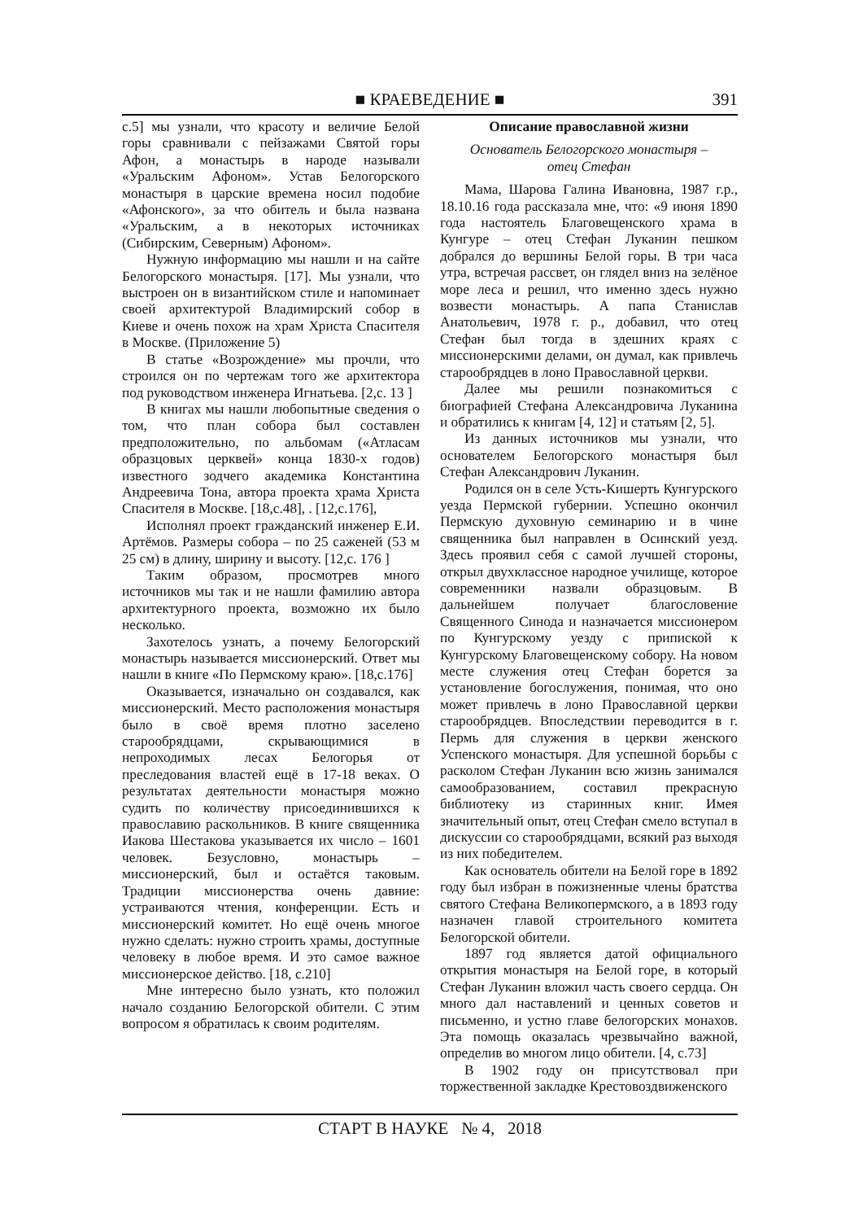■ КРАЕВЕДЕНИЕ ■
391
с.5] мы узнали, что красоту и величие Белой горы сравнивали с пейзажами Святой горы Афон, а монастырь в народе называли «Уральским Афоном». Устав Белогорского монастыря в царские времена носил подобие «Афонского», за что обитель и была названа «Уральским, а в некоторых источниках (Сибирским, Северным) Афоном».
Нужную информацию мы нашли и на сайте Белогорского монастыря. [17]. Мы узнали, что выстроен он в византийском стиле и напоминает своей архитектурой Владимирский собор в Киеве и очень похож на храм Христа Спасителя в Москве. (Приложение 5)
В статье «Возрождение» мы прочли, что строился он по чертежам того же архитектора под руководством инженера Игнатьева. [2,с. 13 ]
В книгах мы нашли любопытные сведения о том, что план собора был составлен предположительно, по альбомам («Атласам образцовых церквей» конца 1830-х годов) известного зодчего академика Константина Андреевича Тона, автора проекта храма Христа Спасителя в Москве. [18,с.48], . [12,с.176],
Исполнял проект гражданский инженер Е.И. Артёмов. Размеры собора – по 25 саженей (53 м 25 см) в длину, ширину и высоту. [12,с. 176 ]
Таким образом, просмотрев много источников мы так и не нашли фамилию автора архитектурного проекта, возможно их было несколько.
Захотелось узнать, а почему Белогорский монастырь называется миссионерский. Ответ мы нашли в книге «По Пермскому краю». [18,с.176]
Оказывается, изначально он создавался, как миссионерский. Место расположения монастыря было в своё время плотно заселено старообрядцами, скрывающимися в непроходимых лесах Белогорья от преследования властей ещё в 17-18 веках. О результатах деятельности монастыря можно судить по количеству присоединившихся к православию раскольников. В книге священника Иакова Шестакова указывается их число – 1601 человек. Безусловно, монастырь – миссионерский, был и остаётся таковым. Традиции миссионерства очень давние: устраиваются чтения, конференции. Есть и миссионерский комитет. Но ещё очень многое нужно сделать: нужно строить храмы, доступные человеку в любое время. И это самое важное миссионерское действо. [18, с.210]
Мне интересно было узнать, кто положил начало созданию Белогорской обители. С этим вопросом я обратилась к своим родителям.
Описание православной жизни
Основатель Белогорского монастыря –
отец Стефан
Мама, Шарова Галина Ивановна, 1987 г.р., 18.10.16 года рассказала мне, что: «9 июня 1890 года настоятель Благовещенского храма в Кунгуре – отец Стефан Луканин пешком добрался до вершины Белой горы. В три часа утра, встречая рассвет, он глядел вниз на зелёное море леса и решил, что именно здесь нужно возвести монастырь. А папа Станислав Анатольевич, 1978 г. р., добавил, что отец Стефан был тогда в здешних краях с миссионерскими делами, он думал, как привлечь старообрядцев в лоно Православной церкви.
Далее мы решили познакомиться с биографией Стефана Александровича Луканина и обратились к книгам [4, 12] и статьям [2, 5].
Из данных источников мы узнали, что основателем Белогорского монастыря был Стефан Александрович Луканин.
Родился он в селе Усть-Кишерть Кунгурского уезда Пермской губернии. Успешно окончил Пермскую духовную семинарию и в чине священника был направлен в Осинский уезд. Здесь проявил себя с самой лучшей стороны, открыл двухклассное народное училище, которое современники назвали образцовым. В дальнейшем получает благословение Священного Синода и назначается миссионером по Кунгурскому уезду с припиской к Кунгурскому Благовещенскому собору. На новом месте служения отец Стефан борется за установление богослужения, понимая, что оно может привлечь в лоно Православной церкви старообрядцев. Впоследствии переводится в г. Пермь для служения в церкви женского Успенского монастыря. Для успешной борьбы с расколом Стефан Луканин всю жизнь занимался самообразованием, составил прекрасную библиотеку из старинных книг. Имея значительный опыт, отец Стефан смело вступал в дискуссии со старообрядцами, всякий раз выходя из них победителем.
Как основатель обители на Белой горе в 1892 году был избран в пожизненные члены братства святого Стефана Великопермского, а в 1893 году назначен главой строительного комитета Белогорской обители.
1897 год является датой официального открытия монастыря на Белой горе, в который Стефан Луканин вложил часть своего сердца. Он много дал наставлений и ценных советов и письменно, и устно главе белогорских монахов. Эта помощь оказалась чрезвычайно важной, определив во многом лицо обители. [4, с.73]
В 1902 году он присутствовал при торжественной закладке Крестовоздвиженского
СТАРТ В НАУКЕ № 4, 2018